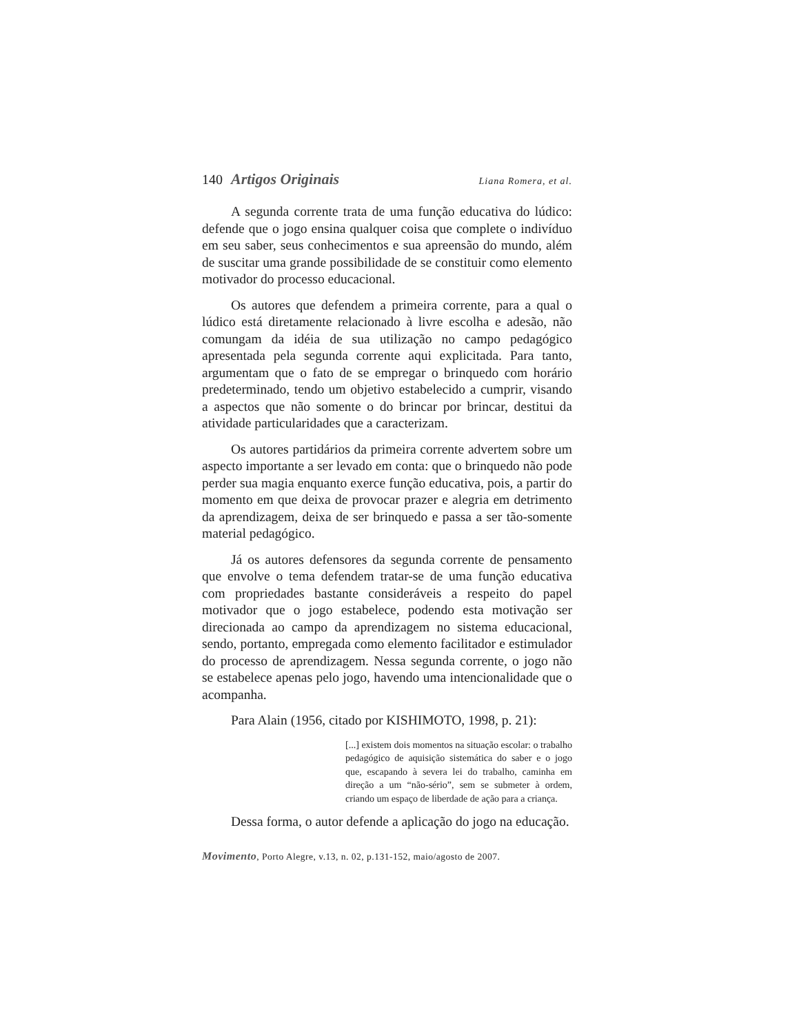140 Artigos Originais
Liana Romera, et al.
A segunda corrente trata de uma função educativa do lúdico: defende que o jogo ensina qualquer coisa que complete o indivíduo em seu saber, seus conhecimentos e sua apreensão do mundo, além de suscitar uma grande possibilidade de se constituir como elemento motivador do processo educacional.
Os autores que defendem a primeira corrente, para a qual o lúdico está diretamente relacionado à livre escolha e adesão, não comungam da idéia de sua utilização no campo pedagógico apresentada pela segunda corrente aqui explicitada. Para tanto, argumentam que o fato de se empregar o brinquedo com horário predeterminado, tendo um objetivo estabelecido a cumprir, visando a aspectos que não somente o do brincar por brincar, destitui da atividade particularidades que a caracterizam.
Os autores partidários da primeira corrente advertem sobre um aspecto importante a ser levado em conta: que o brinquedo não pode perder sua magia enquanto exerce função educativa, pois, a partir do momento em que deixa de provocar prazer e alegria em detrimento da aprendizagem, deixa de ser brinquedo e passa a ser tão-somente material pedagógico.
Já os autores defensores da segunda corrente de pensamento que envolve o tema defendem tratar-se de uma função educativa com propriedades bastante consideráveis a respeito do papel motivador que o jogo estabelece, podendo esta motivação ser direcionada ao campo da aprendizagem no sistema educacional, sendo, portanto, empregada como elemento facilitador e estimulador do processo de aprendizagem. Nessa segunda corrente, o jogo não se estabelece apenas pelo jogo, havendo uma intencionalidade que o acompanha.
Para Alain (1956, citado por KISHIMOTO, 1998, p. 21):
[...] existem dois momentos na situação escolar: o trabalho pedagógico de aquisição sistemática do saber e o jogo que, escapando à severa lei do trabalho, caminha em direção a um “não-sério”, sem se submeter à ordem, criando um espaço de liberdade de ação para a criança.
Dessa forma, o autor defende a aplicação do jogo na educação.
Movimento, Porto Alegre, v.13, n. 02, p.131-152, maio/agosto de 2007.